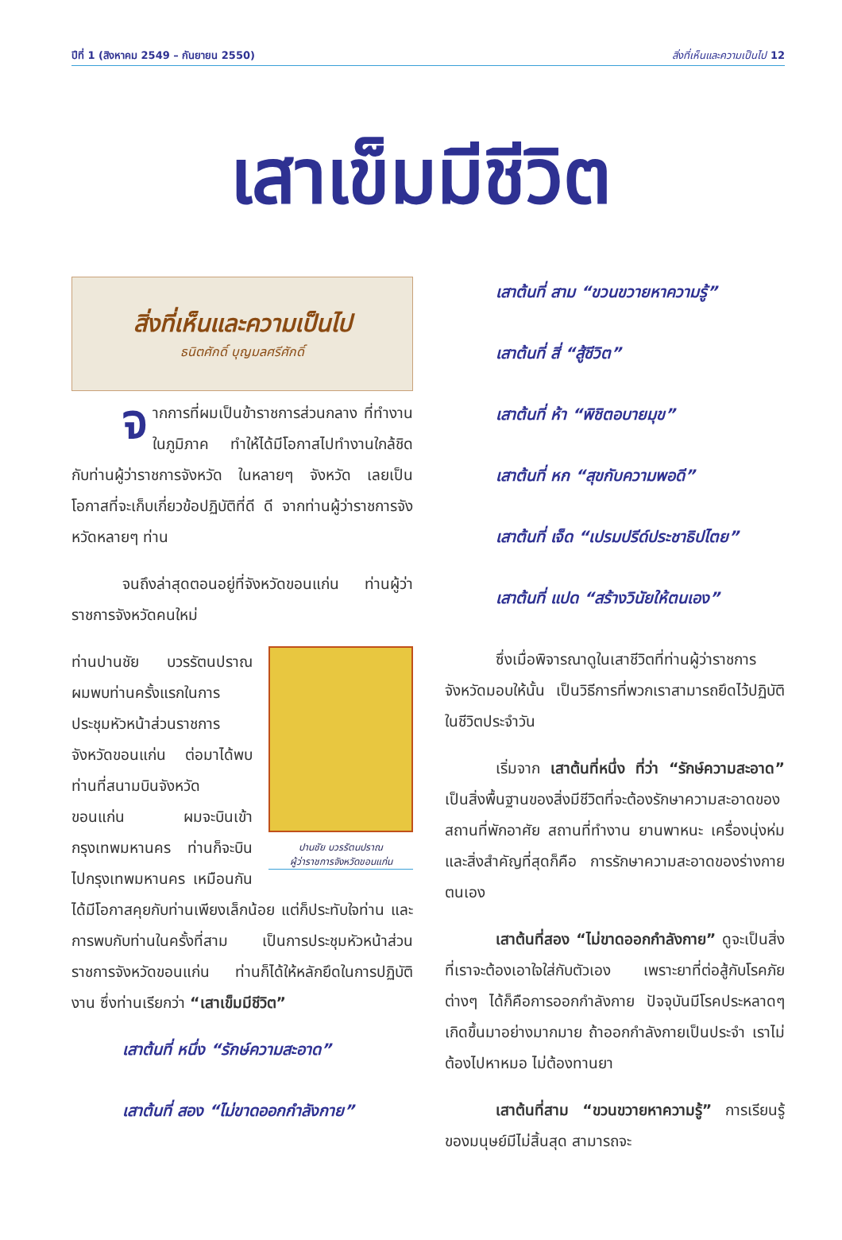ปีที่ 1 (สิงหาคม 2549 – กันยายน 2550) สิ่งที่เห็นและความเป็นไป 12
เสาเข็มมีชีวิต
สิ่งที่เห็นและความเป็นไป
ธนิตศักดิ์ บุญมลศรีศักดิ์
จากการที่ผมเป็นข้าราชการส่วนกลาง ที่ทำงานในภูมิภาค ทำให้ได้มีโอกาสไปทำงานใกล้ชิดกับท่านผู้ว่าราชการจังหวัด ในหลายๆ จังหวัด เลยเป็นโอกาสที่จะเก็บเกี่ยวข้อปฏิบัติที่ดี ดี จากท่านผู้ว่าราชการจังหวัดหลายๆ ท่าน
จนถึงล่าสุดตอนอยู่ที่จังหวัดขอนแก่น ท่านผู้ว่าราชการจังหวัดคนใหม่
ปานชัย บวรรัตนปราณ
ผู้ว่าราชการจังหวัดขอนแก่น
ท่านปานชัย บวรรัตนปราณ ผมพบท่านครั้งแรกในการประชุมหัวหน้าส่วนราชการจังหวัดขอนแก่น ต่อมาได้พบท่านที่สนามบินจังหวัดขอนแก่น ผมจะบินเข้ากรุงเทพมหานคร ท่านก็จะบินไปกรุงเทพมหานคร เหมือนกัน ได้มีโอกาสคุยกับท่านเพียงเล็กน้อย แต่ก็ประทับใจท่าน และการพบกับท่านในครั้งที่สาม เป็นการประชุมหัวหน้าส่วนราชการจังหวัดขอนแก่น ท่านก็ได้ให้หลักยึดในการปฏิบัติงาน ซึ่งท่านเรียกว่า “เสาเข็มมีชีวิต”
เสาต้นที่ หนึ่ง “รักษ์ความสะอาด”
เสาต้นที่ สอง “ไม่ขาดออกกำลังกาย”
เสาต้นที่ สาม “ขวนขวายหาความรู้”
เสาต้นที่ สี่ “สู้ชีวิต”
เสาต้นที่ ห้า “พิชิตอบายมุข”
เสาต้นที่ หก “สุขกับความพอดี”
เสาต้นที่ เจ็ด “เปรมปรีด์ประชาธิปไตย”
เสาต้นที่ แปด “สร้างวินัยให้ตนเอง”
ซึ่งเมื่อพิจารณาดูในเสาชีวิตที่ท่านผู้ว่าราชการจังหวัดมอบให้นั้น เป็นวิธีการที่พวกเราสามารถยึดไว้ปฏิบัติในชีวิตประจำวัน
เริ่มจาก เสาต้นที่หนึ่ง ที่ว่า “รักษ์ความสะอาด” เป็นสิ่งพื้นฐานของสิ่งมีชีวิตที่จะต้องรักษาความสะอาดของสถานที่พักอาศัย สถานที่ทำงาน ยานพาหนะ เครื่องนุ่งห่ม และสิ่งสำคัญที่สุดก็คือ การรักษาความสะอาดของร่างกายตนเอง
เสาต้นที่สอง “ไม่ขาดออกกำลังกาย” ดูจะเป็นสิ่งที่เราจะต้องเอาใจใส่กับตัวเอง เพราะยาที่ต่อสู้กับโรคภัยต่างๆ ได้ก็คือการออกกำลังกาย ปัจจุบันมีโรคประหลาดๆ เกิดขึ้นมาอย่างมากมาย ถ้าออกกำลังกายเป็นประจำ เราไม่ต้องไปหาหมอ ไม่ต้องทานยา
เสาต้นที่สาม “ขวนขวายหาความรู้” การเรียนรู้ของมนุษย์มีไม่สิ้นสุด สามารถจะ